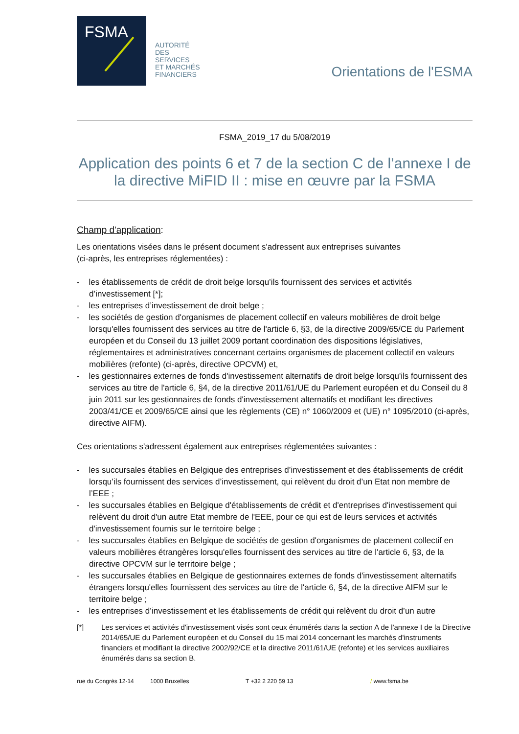FSMA
AUTORITÉ
DES
SERVICES
ET MARCHÉS
FINANCIERS
Orientations de l'ESMA
FSMA_2019_17 du 5/08/2019
Application des points 6 et 7 de la section C de l’annexe I de la directive MiFID II : mise en œuvre par la FSMA
Champ d'application:
Les orientations visées dans le présent document s'adressent aux entreprises suivantes
(ci-après, les entreprises réglementées) :
- les établissements de crédit de droit belge lorsqu’ils fournissent des services et activités d’investissement [*];
- les entreprises d’investissement de droit belge ;
- les sociétés de gestion d'organismes de placement collectif en valeurs mobilières de droit belge lorsqu'elles fournissent des services au titre de l'article 6, §3, de la directive 2009/65/CE du Parlement européen et du Conseil du 13 juillet 2009 portant coordination des dispositions législatives, réglementaires et administratives concernant certains organismes de placement collectif en valeurs mobilières (refonte) (ci-après, directive OPCVM) et,
- les gestionnaires externes de fonds d'investissement alternatifs de droit belge lorsqu'ils fournissent des services au titre de l'article 6, §4, de la directive 2011/61/UE du Parlement européen et du Conseil du 8 juin 2011 sur les gestionnaires de fonds d'investissement alternatifs et modifiant les directives 2003/41/CE et 2009/65/CE ainsi que les règlements (CE) n° 1060/2009 et (UE) n° 1095/2010 (ci-après, directive AIFM).
Ces orientations s'adressent également aux entreprises réglementées suivantes :
- les succursales établies en Belgique des entreprises d’investissement et des établissements de crédit lorsqu’ils fournissent des services d’investissement, qui relèvent du droit d’un Etat non membre de l’EEE ;
- les succursales établies en Belgique d'établissements de crédit et d'entreprises d'investissement qui relèvent du droit d'un autre Etat membre de l'EEE, pour ce qui est de leurs services et activités d'investissement fournis sur le territoire belge ;
- les succursales établies en Belgique de sociétés de gestion d'organismes de placement collectif en valeurs mobilières étrangères lorsqu'elles fournissent des services au titre de l'article 6, §3, de la directive OPCVM sur le territoire belge ;
- les succursales établies en Belgique de gestionnaires externes de fonds d'investissement alternatifs étrangers lorsqu'elles fournissent des services au titre de l'article 6, §4, de la directive AIFM sur le territoire belge ;
- les entreprises d’investissement et les établissements de crédit qui relèvent du droit d’un autre
[*] Les services et activités d'investissement visés sont ceux énumérés dans la section A de l'annexe I de la Directive 2014/65/UE du Parlement européen et du Conseil du 15 mai 2014 concernant les marchés d'instruments financiers et modifiant la directive 2002/92/CE et la directive 2011/61/UE (refonte) et les services auxiliaires énumérés dans sa section B.
rue du Congrès 12-14 1000 Bruxelles T +32 2 220 59 13 / www.fsma.be